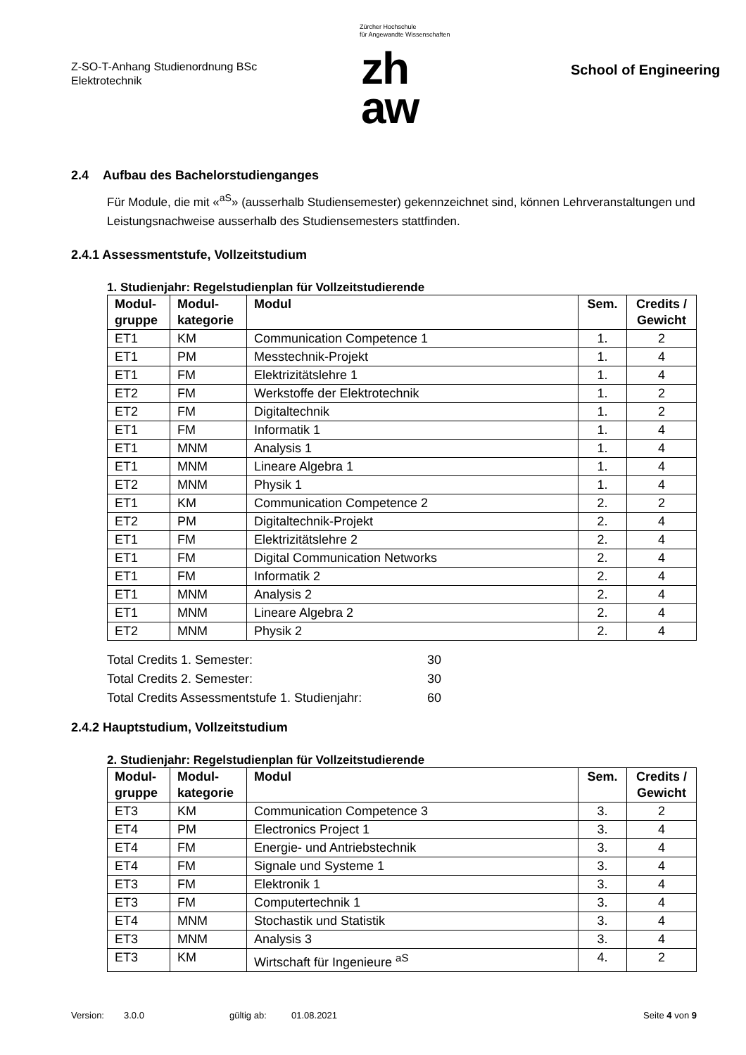Z-SO-T-Anhang Studienordnung BSc
Elektrotechnik
Zürcher Hochschule
für Angewandte Wissenschaften
zh
aw
School of Engineering
2.4 Aufbau des Bachelorstudienganges
Für Module, die mit «<sup>aS</sup>» (ausserhalb Studiensemester) gekennzeichnet sind, können Lehrveranstaltungen und Leistungsnachweise ausserhalb des Studiensemesters stattfinden.
2.4.1 Assessmentstufe, Vollzeitstudium
1. Studienjahr: Regelstudienplan für Vollzeitstudierende
| Modul- gruppe | Modul- kategorie | Modul | Sem. | Credits / Gewicht |
| --- | --- | --- | --- | --- |
| ET1 | KM | Communication Competence 1 | 1. | 2 |
| ET1 | PM | Messtechnik-Projekt | 1. | 4 |
| ET1 | FM | Elektrizitätslehre 1 | 1. | 4 |
| ET2 | FM | Werkstoffe der Elektrotechnik | 1. | 2 |
| ET2 | FM | Digitaltechnik | 1. | 2 |
| ET1 | FM | Informatik 1 | 1. | 4 |
| ET1 | MNM | Analysis 1 | 1. | 4 |
| ET1 | MNM | Lineare Algebra 1 | 1. | 4 |
| ET2 | MNM | Physik 1 | 1. | 4 |
| ET1 | KM | Communication Competence 2 | 2. | 2 |
| ET2 | PM | Digitaltechnik-Projekt | 2. | 4 |
| ET1 | FM | Elektrizitätslehre 2 | 2. | 4 |
| ET1 | FM | Digital Communication Networks | 2. | 4 |
| ET1 | FM | Informatik 2 | 2. | 4 |
| ET1 | MNM | Analysis 2 | 2. | 4 |
| ET1 | MNM | Lineare Algebra 2 | 2. | 4 |
| ET2 | MNM | Physik 2 | 2. | 4 |
Total Credits 1. Semester: 30
Total Credits 2. Semester: 30
Total Credits Assessmentstufe 1. Studienjahr: 60
2.4.2 Hauptstudium, Vollzeitstudium
2. Studienjahr: Regelstudienplan für Vollzeitstudierende
| Modul- gruppe | Modul- kategorie | Modul | Sem. | Credits / Gewicht |
| --- | --- | --- | --- | --- |
| ET3 | KM | Communication Competence 3 | 3. | 2 |
| ET4 | PM | Electronics Project 1 | 3. | 4 |
| ET4 | FM | Energie- und Antriebstechnik | 3. | 4 |
| ET4 | FM | Signale und Systeme 1 | 3. | 4 |
| ET3 | FM | Elektronik 1 | 3. | 4 |
| ET3 | FM | Computertechnik 1 | 3. | 4 |
| ET4 | MNM | Stochastik und Statistik | 3. | 4 |
| ET3 | MNM | Analysis 3 | 3. | 4 |
| ET3 | KM | Wirtschaft für Ingenieure <sup>aS</sup> | 4. | 2 |
Version: 3.0.0 gültig ab: 01.08.2021 Seite 4 von 9